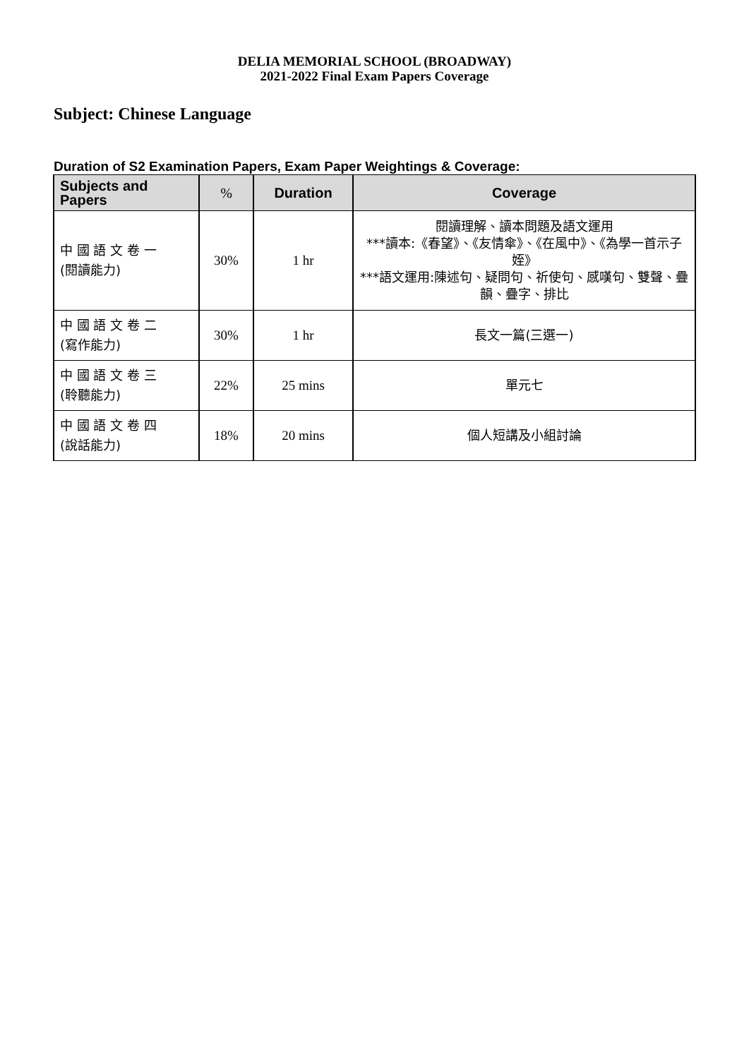DELIA MEMORIAL SCHOOL (BROADWAY)
2021-2022 Final Exam Papers Coverage
Subject: Chinese Language
Duration of S2 Examination Papers, Exam Paper Weightings & Coverage:
| Subjects and Papers | % | Duration | Coverage |
| --- | --- | --- | --- |
| 中 國 語 文 卷 一 (閱讀能力) | 30% | 1 hr | 閱讀理解、讀本問題及語文運用 ***讀本:《春望》、《友情傘》、《在風中》、《為學一首示子姪》 ***語文運用:陳述句、疑問句、祈使句、感嘆句、雙聲、疊韻、疊字、排比 |
| 中 國 語 文 卷 二 (寫作能力) | 30% | 1 hr | 長文一篇(三選一) |
| 中 國 語 文 卷 三 (聆聽能力) | 22% | 25 mins | 單元七 |
| 中 國 語 文 卷 四 (說話能力) | 18% | 20 mins | 個人短講及小組討論 |